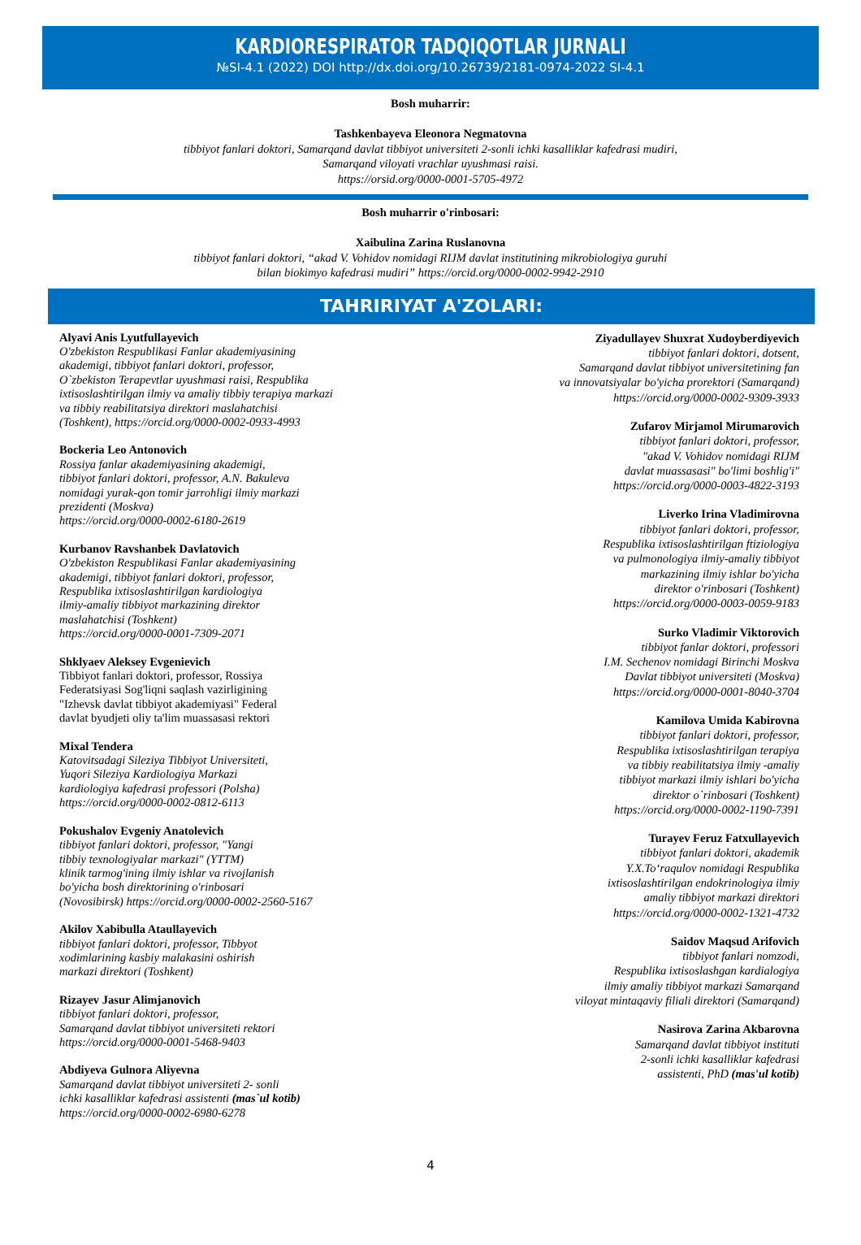KARDIORESPIRATOR TADQIQOTLAR JURNALI
№SI-4.1 (2022) DOI http://dx.doi.org/10.26739/2181-0974-2022 SI-4.1
Bosh muharrir:
Tashkenbayeva Eleonora Negmatovna
tibbiyot fanlari doktori, Samarqand davlat tibbiyot universiteti 2-sonli ichki kasalliklar kafedrasi mudiri,
Samarqand viloyati vrachlar uyushmasi raisi.
https://orsid.org/0000-0001-5705-4972
Bosh muharrir o'rinbosari:
Xaibulina Zarina Ruslanovna
tibbiyot fanlari doktori, “akad V. Vohidov nomidagi RIJM davlat institutining mikrobiologiya guruhi
bilan biokimyo kafedrasi mudiri” https://orcid.org/0000-0002-9942-2910
TAHRIRIYAT A'ZOLARI:
Alyavi Anis Lyutfullayevich
O'zbekiston Respublikasi Fanlar akademiyasining
akademigi, tibbiyot fanlari doktori, professor,
O`zbekiston Terapevtlar uyushmasi raisi, Respublika
ixtisoslashtirilgan ilmiy va amaliy tibbiy terapiya markazi
va tibbiy reabilitatsiya direktori maslahatchisi
(Toshkent), https://orcid.org/0000-0002-0933-4993
Bockeria Leo Antonovich
Rossiya fanlar akademiyasining akademigi,
tibbiyot fanlari doktori, professor, A.N. Bakuleva
nomidagi yurak-qon tomir jarrohligi ilmiy markazi
prezidenti (Moskva)
https://orcid.org/0000-0002-6180-2619
Kurbanov Ravshanbek Davlatovich
O'zbekiston Respublikasi Fanlar akademiyasining
akademigi, tibbiyot fanlari doktori, professor,
Respublika ixtisoslashtirilgan kardiologiya
ilmiy-amaliy tibbiyot markazining direktor
maslahatchisi (Toshkent)
https://orcid.org/0000-0001-7309-2071
Shklyaev Aleksey Evgenievich
Tibbiyot fanlari doktori, professor, Rossiya
Federatsiyasi Sog'liqni saqlash vazirligining
"Izhevsk davlat tibbiyot akademiyasi" Federal
davlat byudjeti oliy ta'lim muassasasi rektori
Mixal Tendera
Katovitsadagi Sileziya Tibbiyot Universiteti,
Yuqori Sileziya Kardiologiya Markazi
kardiologiya kafedrasi professori (Polsha)
https://orcid.org/0000-0002-0812-6113
Pokushalov Evgeniy Anatolevich
tibbiyot fanlari doktori, professor, "Yangi
tibbiy texnologiyalar markazi" (YTTM)
klinik tarmog'ining ilmiy ishlar va rivojlanish
bo'yicha bosh direktorining o'rinbosari
(Novosibirsk) https://orcid.org/0000-0002-2560-5167
Akilov Xabibulla Ataullayevich
tibbiyot fanlari doktori, professor, Tibbyot
xodimlarining kasbiy malakasini oshirish
markazi direktori (Toshkent)
Rizayev Jasur Alimjanovich
tibbiyot fanlari doktori, professor,
Samarqand davlat tibbiyot universiteti rektori
https://orcid.org/0000-0001-5468-9403
Abdiyeva Gulnora Aliyevna
Samarqand davlat tibbiyot universiteti 2- sonli
ichki kasalliklar kafedrasi assistenti (mas`ul kotib)
https://orcid.org/0000-0002-6980-6278
Ziyadullayev Shuxrat Xudoyberdiyevich
tibbiyot fanlari doktori, dotsent,
Samarqand davlat tibbiyot universitetining fan
va innovatsiyalar bo'yicha prorektori (Samarqand)
https://orcid.org/0000-0002-9309-3933
Zufarov Mirjamol Mirumarovich
tibbiyot fanlari doktori, professor,
"akad V. Vohidov nomidagi RIJM
davlat muassasasi" bo'limi boshlig'i"
https://orcid.org/0000-0003-4822-3193
Liverko Irina Vladimirovna
tibbiyot fanlari doktori, professor,
Respublika ixtisoslashtirilgan ftiziologiya
va pulmonologiya ilmiy-amaliy tibbiyot
markazining ilmiy ishlar bo'yicha
direktor o'rinbosari (Toshkent)
https://orcid.org/0000-0003-0059-9183
Surko Vladimir Viktorovich
tibbiyot fanlar doktori, professori
I.M. Sechenov nomidagi Birinchi Moskva
Davlat tibbiyot universiteti (Moskva)
https://orcid.org/0000-0001-8040-3704
Kamilova Umida Kabirovna
tibbiyot fanlari doktori, professor,
Respublika ixtisoslashtirilgan terapiya
va tibbiy reabilitatsiya ilmiy -amaliy
tibbiyot markazi ilmiy ishlari bo'yicha
direktor o`rinbosari (Toshkent)
https://orcid.org/0000-0002-1190-7391
Turayev Feruz Fatxullayevich
tibbiyot fanlari doktori, akademik
Y.X.To‘raqulov nomidagi Respublika
ixtisoslashtirilgan endokrinologiya ilmiy
amaliy tibbiyot markazi direktori
https://orcid.org/0000-0002-1321-4732
Saidov Maqsud Arifovich
tibbiyot fanlari nomzodi,
Respublika ixtisoslashgan kardialogiya
ilmiy amaliy tibbiyot markazi Samarqand
viloyat mintaqaviy filiali direktori (Samarqand)
Nasirova Zarina Akbarovna
Samarqand davlat tibbiyot instituti
2-sonli ichki kasalliklar kafedrasi
assistenti, PhD (mas'ul kotib)
4